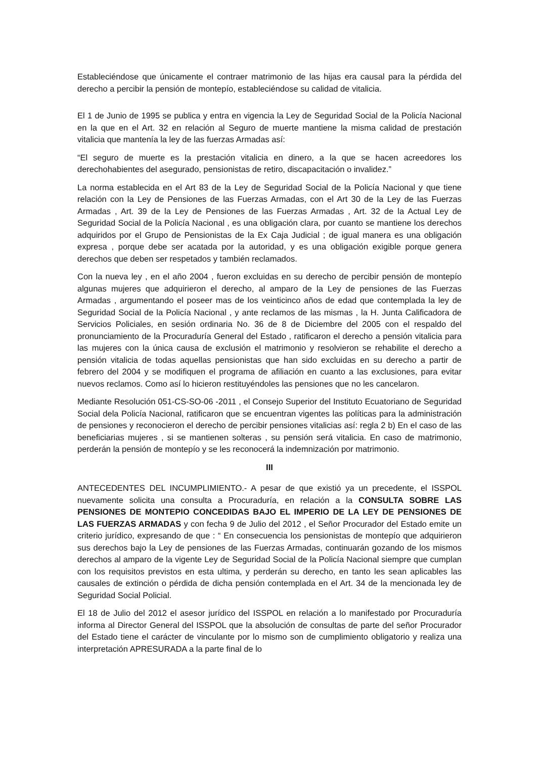Estableciéndose que únicamente el contraer matrimonio de las hijas era causal para la pérdida del derecho a percibir la pensión de montepío, estableciéndose su calidad de vitalicia.
El 1 de Junio de 1995 se publica y entra en vigencia la Ley de Seguridad Social de la Policía Nacional en la que en el Art. 32 en relación al Seguro de muerte mantiene la misma calidad de prestación vitalicia que mantenía la ley de las fuerzas Armadas así:
“El seguro de muerte es la prestación vitalicia en dinero, a la que se hacen acreedores los derechohabientes del asegurado, pensionistas de retiro, discapacitación o invalidez.”
La norma establecida en el Art 83 de la Ley de Seguridad Social de la Policía Nacional y que tiene relación con la Ley de Pensiones de las Fuerzas Armadas, con el Art 30 de la Ley de las Fuerzas Armadas , Art. 39 de la Ley de Pensiones de las Fuerzas Armadas , Art. 32 de la Actual Ley de Seguridad Social de la Policía Nacional , es una obligación clara, por cuanto se mantiene los derechos adquiridos por el Grupo de Pensionistas de la Ex Caja Judicial ; de igual manera es una obligación expresa , porque debe ser acatada por la autoridad, y es una obligación exigible porque genera derechos que deben ser respetados y también reclamados.
Con la nueva ley , en el año 2004 , fueron excluidas en su derecho de percibir pensión de montepío algunas mujeres que adquirieron el derecho, al amparo de la Ley de pensiones de las Fuerzas Armadas , argumentando el poseer mas de los veinticinco años de edad que contemplada la ley de Seguridad Social de la Policía Nacional , y ante reclamos de las mismas , la H. Junta Calificadora de Servicios Policiales, en sesión ordinaria No. 36 de 8 de Diciembre del 2005 con el respaldo del pronunciamiento de la Procuraduría General del Estado , ratificaron el derecho a pensión vitalicia para las mujeres con la única causa de exclusión el matrimonio y resolvieron se rehabilite el derecho a pensión vitalicia de todas aquellas pensionistas que han sido excluidas en su derecho a partir de febrero del 2004 y se modifiquen el programa de afiliación en cuanto a las exclusiones, para evitar nuevos reclamos. Como así lo hicieron restituyéndoles las pensiones que no les cancelaron.
Mediante Resolución 051-CS-SO-06 -2011 , el Consejo Superior del Instituto Ecuatoriano de Seguridad Social dela Policía Nacional, ratificaron que se encuentran vigentes las políticas para la administración de pensiones y reconocieron el derecho de percibir pensiones vitalicias así: regla 2 b) En el caso de las beneficiarias mujeres , si se mantienen solteras , su pensión será vitalicia. En caso de matrimonio, perderán la pensión de montepío y se les reconocerá la indemnización por matrimonio.
III
ANTECEDENTES DEL INCUMPLIMIENTO.- A pesar de que existió ya un precedente, el ISSPOL nuevamente solicita una consulta a Procuraduría, en relación a la CONSULTA SOBRE LAS PENSIONES DE MONTEPIO CONCEDIDAS BAJO EL IMPERIO DE LA LEY DE PENSIONES DE LAS FUERZAS ARMADAS y con fecha 9 de Julio del 2012 , el Señor Procurador del Estado emite un criterio jurídico, expresando de que : “ En consecuencia los pensionistas de montepío que adquirieron sus derechos bajo la Ley de pensiones de las Fuerzas Armadas, continuarán gozando de los mismos derechos al amparo de la vigente Ley de Seguridad Social de la Policía Nacional siempre que cumplan con los requisitos previstos en esta ultima, y perderán su derecho, en tanto les sean aplicables las causales de extinción o pérdida de dicha pensión contemplada en el Art. 34 de la mencionada ley de Seguridad Social Policial.
El 18 de Julio del 2012 el asesor jurídico del ISSPOL en relación a lo manifestado por Procuraduría informa al Director General del ISSPOL que la absolución de consultas de parte del señor Procurador del Estado tiene el carácter de vinculante por lo mismo son de cumplimiento obligatorio y realiza una interpretación APRESURADA a la parte final de lo